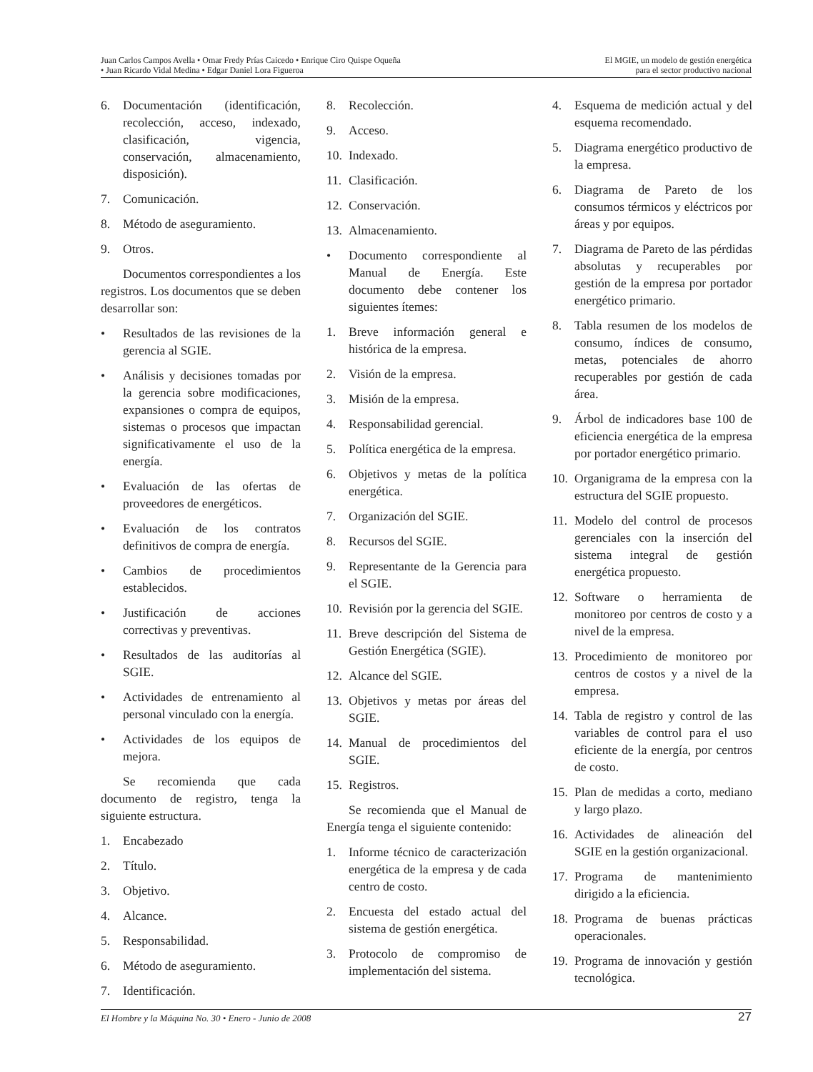Juan Carlos Campos Avella • Omar Fredy Prías Caicedo • Enrique Ciro Quispe Oqueña
• Juan Ricardo Vidal Medina • Edgar Daniel Lora Figueroa
El MGIE, un modelo de gestión energética
para el sector productivo nacional
6. Documentación (identificación, recolección, acceso, indexado, clasificación, vigencia, conservación, almacenamiento, disposición).
7. Comunicación.
8. Método de aseguramiento.
9. Otros.
Documentos correspondientes a los registros. Los documentos que se deben desarrollar son:
• Resultados de las revisiones de la gerencia al SGIE.
• Análisis y decisiones tomadas por la gerencia sobre modificaciones, expansiones o compra de equipos, sistemas o procesos que impactan significativamente el uso de la energía.
• Evaluación de las ofertas de proveedores de energéticos.
• Evaluación de los contratos definitivos de compra de energía.
• Cambios de procedimientos establecidos.
• Justificación de acciones correctivas y preventivas.
• Resultados de las auditorías al SGIE.
• Actividades de entrenamiento al personal vinculado con la energía.
• Actividades de los equipos de mejora.
Se recomienda que cada documento de registro, tenga la siguiente estructura.
1. Encabezado
2. Título.
3. Objetivo.
4. Alcance.
5. Responsabilidad.
6. Método de aseguramiento.
7. Identificación.
8. Recolección.
9. Acceso.
10. Indexado.
11. Clasificación.
12. Conservación.
13. Almacenamiento.
• Documento correspondiente al Manual de Energía. Este documento debe contener los siguientes ítemes:
1. Breve información general e histórica de la empresa.
2. Visión de la empresa.
3. Misión de la empresa.
4. Responsabilidad gerencial.
5. Política energética de la empresa.
6. Objetivos y metas de la política energética.
7. Organización del SGIE.
8. Recursos del SGIE.
9. Representante de la Gerencia para el SGIE.
10. Revisión por la gerencia del SGIE.
11. Breve descripción del Sistema de Gestión Energética (SGIE).
12. Alcance del SGIE.
13. Objetivos y metas por áreas del SGIE.
14. Manual de procedimientos del SGIE.
15. Registros.
Se recomienda que el Manual de Energía tenga el siguiente contenido:
1. Informe técnico de caracterización energética de la empresa y de cada centro de costo.
2. Encuesta del estado actual del sistema de gestión energética.
3. Protocolo de compromiso de implementación del sistema.
4. Esquema de medición actual y del esquema recomendado.
5. Diagrama energético productivo de la empresa.
6. Diagrama de Pareto de los consumos térmicos y eléctricos por áreas y por equipos.
7. Diagrama de Pareto de las pérdidas absolutas y recuperables por gestión de la empresa por portador energético primario.
8. Tabla resumen de los modelos de consumo, índices de consumo, metas, potenciales de ahorro recuperables por gestión de cada área.
9. Árbol de indicadores base 100 de eficiencia energética de la empresa por portador energético primario.
10. Organigrama de la empresa con la estructura del SGIE propuesto.
11. Modelo del control de procesos gerenciales con la inserción del sistema integral de gestión energética propuesto.
12. Software o herramienta de monitoreo por centros de costo y a nivel de la empresa.
13. Procedimiento de monitoreo por centros de costos y a nivel de la empresa.
14. Tabla de registro y control de las variables de control para el uso eficiente de la energía, por centros de costo.
15. Plan de medidas a corto, mediano y largo plazo.
16. Actividades de alineación del SGIE en la gestión organizacional.
17. Programa de mantenimiento dirigido a la eficiencia.
18. Programa de buenas prácticas operacionales.
19. Programa de innovación y gestión tecnológica.
El Hombre y la Máquina No. 30 • Enero - Junio de 2008 27